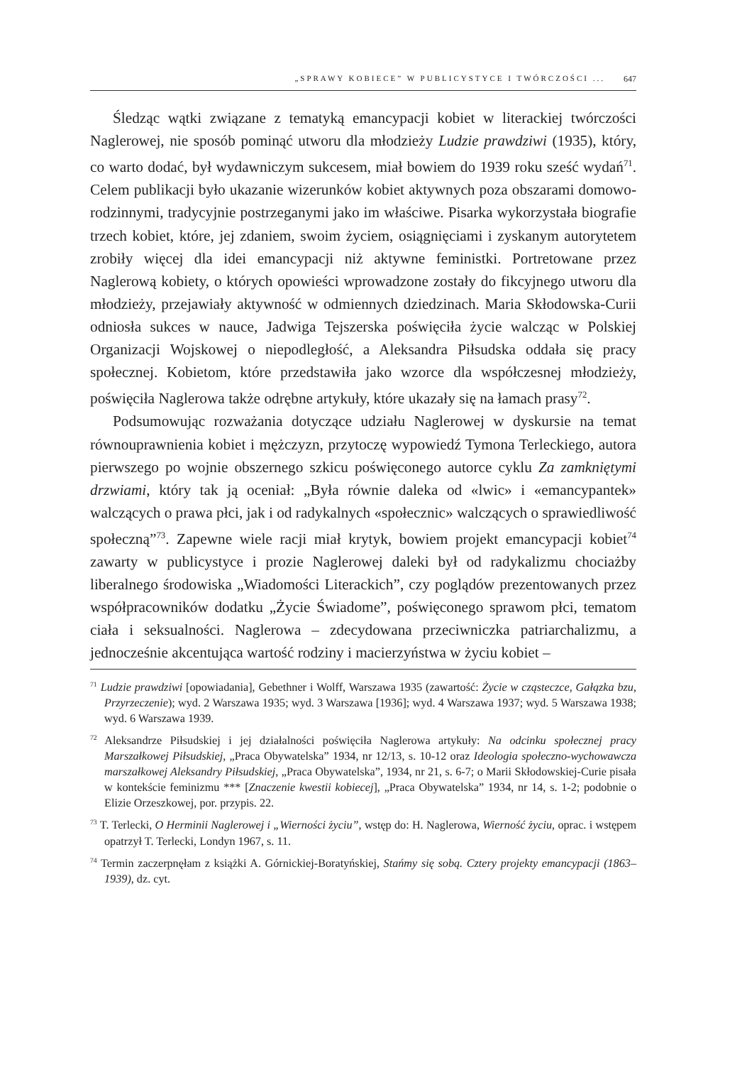„SPRAWY KOBIECE” W PUBLICYSTYCE I TWÓRCZOŚCI ... 647
Śledząc wątki związane z tematyką emancypacji kobiet w literackiej twórczości Naglerowej, nie sposób pominąć utworu dla młodzieży Ludzie prawdziwi (1935), który, co warto dodać, był wydawniczym sukcesem, miał bowiem do 1939 roku sześć wydań<sup>71</sup>. Celem publikacji było ukazanie wizerunków kobiet aktywnych poza obszarami domowo-rodzinnymi, tradycyjnie postrzeganymi jako im właściwe. Pisarka wykorzystała biografie trzech kobiet, które, jej zdaniem, swoim życiem, osiągnięciami i zyskanym autorytetem zrobiły więcej dla idei emancypacji niż aktywne feministki. Portretowane przez Naglerową kobiety, o których opowieści wprowadzone zostały do fikcyjnego utworu dla młodzieży, przejawiały aktywność w odmiennych dziedzinach. Maria Skłodowska-Curii odniosła sukces w nauce, Jadwiga Tejszerska poświęciła życie walcząc w Polskiej Organizacji Wojskowej o niepodległość, a Aleksandra Piłsudska oddała się pracy społecznej. Kobietom, które przedstawiła jako wzorce dla współczesnej młodzieży, poświęciła Naglerowa także odrębne artykuły, które ukazały się na łamach prasy<sup>72</sup>.
Podsumowując rozważania dotyczące udziału Naglerowej w dyskursie na temat równouprawnienia kobiet i mężczyzn, przytoczę wypowiedź Tymona Terleckiego, autora pierwszego po wojnie obszernego szkicu poświęconego autorce cyklu Za zamkniętymi drzwiami, który tak ją oceniał: „Była równie daleka od «lwic» i «emancypantek» walczących o prawa płci, jak i od radykalnych «społecznic» walczących o sprawiedliwość społeczną”<sup>73</sup>. Zapewne wiele racji miał krytyk, bowiem projekt emancypacji kobiet<sup>74</sup> zawarty w publicystyce i prozie Naglerowej daleki był od radykalizmu chociażby liberalnego środowiska „Wiadomości Literackich”, czy poglądów prezentowanych przez współpracowników dodatku „Życie Świadome”, poświęconego sprawom płci, tematom ciała i seksualności. Naglerowa – zdecydowana przeciwniczka patriarchalizmu, a jednocześnie akcentująca wartość rodziny i macierzyństwa w życiu kobiet –
<sup>71</sup> Ludzie prawdziwi [opowiadania], Gebethner i Wolff, Warszawa 1935 (zawartość: Życie w cząsteczce, Gałązka bzu, Przyrzeczenie); wyd. 2 Warszawa 1935; wyd. 3 Warszawa [1936]; wyd. 4 Warszawa 1937; wyd. 5 Warszawa 1938; wyd. 6 Warszawa 1939.
<sup>72</sup> Aleksandrze Piłsudskiej i jej działalności poświęciła Naglerowa artykuły: Na odcinku społecznej pracy Marszałkowej Piłsudskiej, „Praca Obywatelska” 1934, nr 12/13, s. 10-12 oraz Ideologia społeczno-wychowawcza marszałkowej Aleksandry Piłsudskiej, „Praca Obywatelska”, 1934, nr 21, s. 6-7; o Marii Skłodowskiej-Curie pisała w kontekście feminizmu *** [Znaczenie kwestii kobiecej], „Praca Obywatelska” 1934, nr 14, s. 1-2; podobnie o Elizie Orzeszkowej, por. przypis. 22.
<sup>73</sup> T. Terlecki, O Herminii Naglerowej i „Wierności życiu”, wstęp do: H. Naglerowa, Wierność życiu, oprac. i wstępem opatrzył T. Terlecki, Londyn 1967, s. 11.
<sup>74</sup> Termin zaczerpnęłam z książki A. Górnickiej-Boratyńskiej, Stańmy się sobą. Cztery projekty emancypacji (1863–1939), dz. cyt.